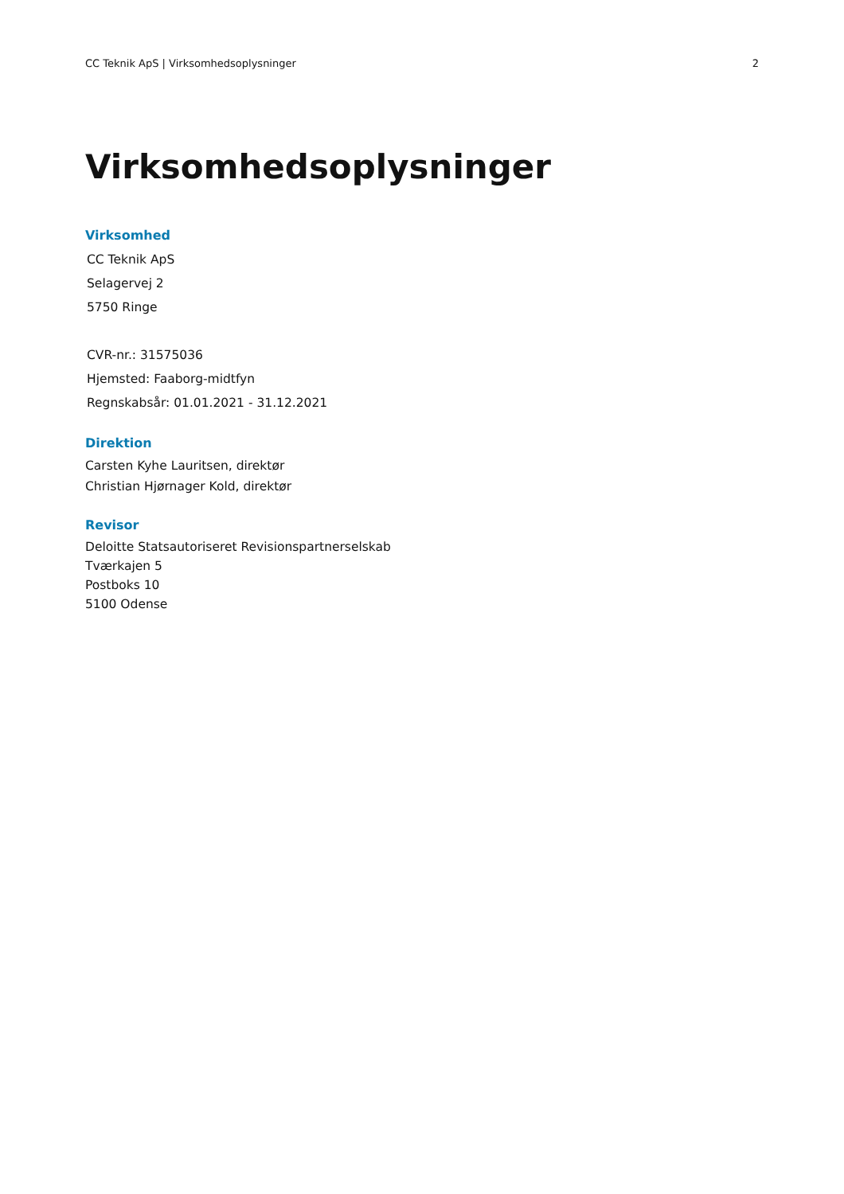CC Teknik ApS | Virksomhedsoplysninger 2
Virksomhedsoplysninger
Virksomhed
CC Teknik ApS
Selagervej 2
5750 Ringe
CVR-nr.: 31575036
Hjemsted: Faaborg-midtfyn
Regnskabsår: 01.01.2021 - 31.12.2021
Direktion
Carsten Kyhe Lauritsen, direktør
Christian Hjørnager Kold, direktør
Revisor
Deloitte Statsautoriseret Revisionspartnerselskab
Tværkajen 5
Postboks 10
5100 Odense